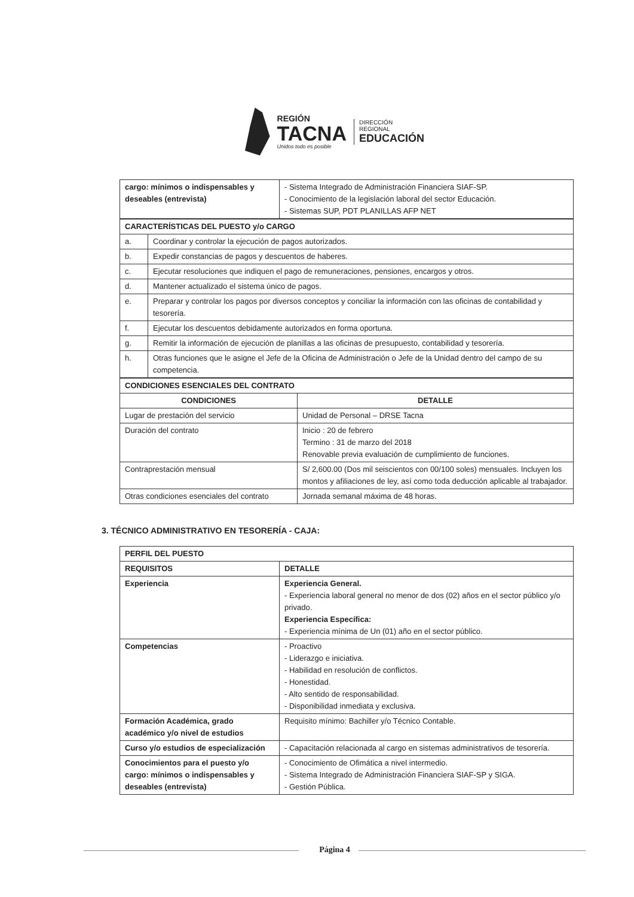REGIÓN
TACNA
Unidos todo es posible
DIRECCIÓN
REGIONAL
EDUCACIÓN
| cargo: mínimos o indispensables y deseables (entrevista) | - Sistema Integrado de Administración Financiera SIAF-SP. - Conocimiento de la legislación laboral del sector Educación. - Sistemas SUP, PDT PLANILLAS AFP NET |
| CARACTERÍSTICAS DEL PUESTO y/o CARGO | |
| --- | --- |
| a. | Coordinar y controlar la ejecución de pagos autorizados. |
| b. | Expedir constancias de pagos y descuentos de haberes. |
| c. | Ejecutar resoluciones que indiquen el pago de remuneraciones, pensiones, encargos y otros. |
| d. | Mantener actualizado el sistema único de pagos. |
| e. | Preparar y controlar los pagos por diversos conceptos y conciliar la información con las oficinas de contabilidad y tesorería. |
| f. | Ejecutar los descuentos debidamente autorizados en forma oportuna. |
| g. | Remitir la información de ejecución de planillas a las oficinas de presupuesto, contabilidad y tesorería. |
| h. | Otras funciones que le asigne el Jefe de la Oficina de Administración o Jefe de la Unidad dentro del campo de su competencia. |
| CONDICIONES ESENCIALES DEL CONTRATO | |
| --- | --- |
| CONDICIONES | DETALLE |
| Lugar de prestación del servicio | Unidad de Personal – DRSE Tacna |
| Duración del contrato | Inicio : 20 de febrero Termino : 31 de marzo del 2018 Renovable previa evaluación de cumplimiento de funciones. |
| Contraprestación mensual | S/ 2,600.00 (Dos mil seiscientos con 00/100 soles) mensuales. Incluyen los montos y afiliaciones de ley, así como toda deducción aplicable al trabajador. |
| Otras condiciones esenciales del contrato | Jornada semanal máxima de 48 horas. |
3. TÉCNICO ADMINISTRATIVO EN TESORERÍA - CAJA:
| PERFIL DEL PUESTO | |
| --- | --- |
| REQUISITOS | DETALLE |
| Experiencia | Experiencia General. - Experiencia laboral general no menor de dos (02) años en el sector público y/o privado. Experiencia Específica: - Experiencia mínima de Un (01) año en el sector público. |
| Competencias | - Proactivo - Liderazgo e iniciativa. - Habilidad en resolución de conflictos. - Honestidad. - Alto sentido de responsabilidad. - Disponibilidad inmediata y exclusiva. |
| Formación Académica, grado académico y/o nivel de estudios | Requisito mínimo: Bachiller y/o Técnico Contable. |
| Curso y/o estudios de especialización | - Capacitación relacionada al cargo en sistemas administrativos de tesorería. |
| Conocimientos para el puesto y/o cargo: mínimos o indispensables y deseables (entrevista) | - Conocimiento de Ofimática a nivel intermedio. - Sistema Integrado de Administración Financiera SIAF-SP y SIGA. - Gestión Pública. |
Página 4